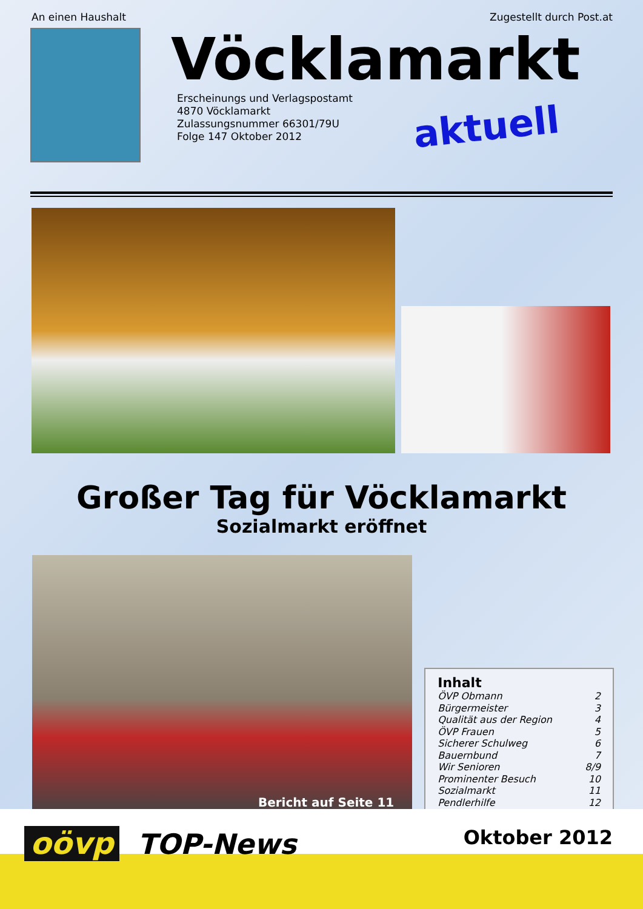An einen Haushalt Zugestellt durch Post.at
Vöcklamarkt
Erscheinungs und Verlagspostamt
4870 Vöcklamarkt
Zulassungsnummer 66301/79U
Folge 147 Oktober 2012
aktuell
Großer Tag für Vöcklamarkt
Sozialmarkt eröffnet
Bericht auf Seite 11
Inhalt
| ÖVP Obmann | 2 |
| Bürgermeister | 3 |
| Qualität aus der Region | 4 |
| ÖVP Frauen | 5 |
| Sicherer Schulweg | 6 |
| Bauernbund | 7 |
| Wir Senioren | 8/9 |
| Prominenter Besuch | 10 |
| Sozialmarkt | 11 |
| Pendlerhilfe | 12 |
oövp TOP-News
Oktober 2012